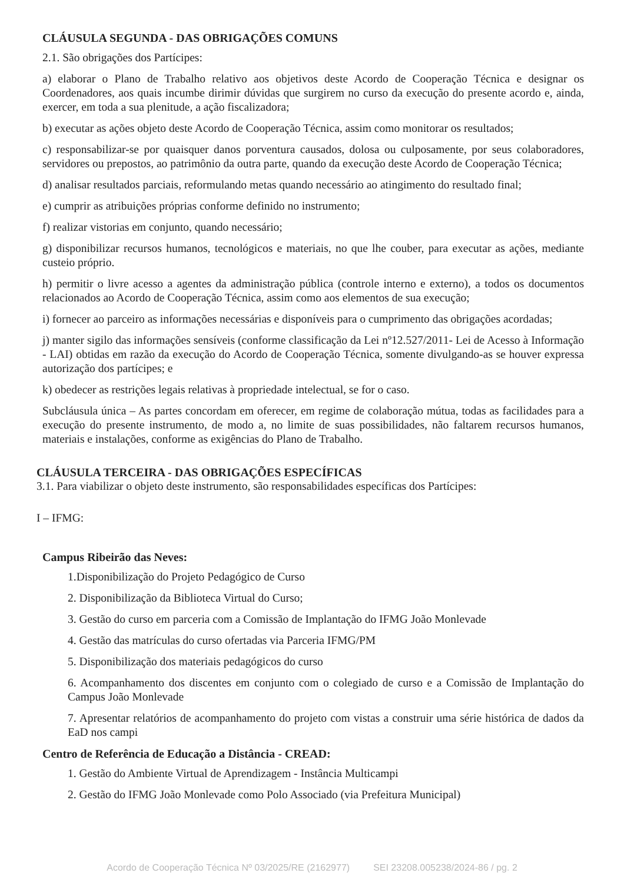CLÁUSULA SEGUNDA - DAS OBRIGAÇÕES COMUNS
2.1. São obrigações dos Partícipes:
a) elaborar o Plano de Trabalho relativo aos objetivos deste Acordo de Cooperação Técnica e designar os Coordenadores, aos quais incumbe dirimir dúvidas que surgirem no curso da execução do presente acordo e, ainda, exercer, em toda a sua plenitude, a ação fiscalizadora;
b) executar as ações objeto deste Acordo de Cooperação Técnica, assim como monitorar os resultados;
c) responsabilizar-se por quaisquer danos porventura causados, dolosa ou culposamente, por seus colaboradores, servidores ou prepostos, ao patrimônio da outra parte, quando da execução deste Acordo de Cooperação Técnica;
d) analisar resultados parciais, reformulando metas quando necessário ao atingimento do resultado final;
e) cumprir as atribuições próprias conforme definido no instrumento;
f) realizar vistorias em conjunto, quando necessário;
g) disponibilizar recursos humanos, tecnológicos e materiais, no que lhe couber, para executar as ações, mediante custeio próprio.
h) permitir o livre acesso a agentes da administração pública (controle interno e externo), a todos os documentos relacionados ao Acordo de Cooperação Técnica, assim como aos elementos de sua execução;
i) fornecer ao parceiro as informações necessárias e disponíveis para o cumprimento das obrigações acordadas;
j) manter sigilo das informações sensíveis (conforme classificação da Lei nº12.527/2011- Lei de Acesso à Informação - LAI) obtidas em razão da execução do Acordo de Cooperação Técnica, somente divulgando-as se houver expressa autorização dos partícipes; e
k) obedecer as restrições legais relativas à propriedade intelectual, se for o caso.
Subcláusula única – As partes concordam em oferecer, em regime de colaboração mútua, todas as facilidades para a execução do presente instrumento, de modo a, no limite de suas possibilidades, não faltarem recursos humanos, materiais e instalações, conforme as exigências do Plano de Trabalho.
CLÁUSULA TERCEIRA - DAS OBRIGAÇÕES ESPECÍFICAS
3.1. Para viabilizar o objeto deste instrumento, são responsabilidades específicas dos Partícipes:
I – IFMG:
Campus Ribeirão das Neves:
1.Disponibilização do Projeto Pedagógico de Curso
2. Disponibilização da Biblioteca Virtual do Curso;
3. Gestão do curso em parceria com a Comissão de Implantação do IFMG João Monlevade
4. Gestão das matrículas do curso ofertadas via Parceria IFMG/PM
5. Disponibilização dos materiais pedagógicos do curso
6. Acompanhamento dos discentes em conjunto com o colegiado de curso e a Comissão de Implantação do Campus João Monlevade
7. Apresentar relatórios de acompanhamento do projeto com vistas a construir uma série histórica de dados da EaD nos campi
Centro de Referência de Educação a Distância - CREAD:
1. Gestão do Ambiente Virtual de Aprendizagem - Instância Multicampi
2. Gestão do IFMG João Monlevade como Polo Associado (via Prefeitura Municipal)
Acordo de Cooperação Técnica Nº 03/2025/RE (2162977) SEI 23208.005238/2024-86 / pg. 2